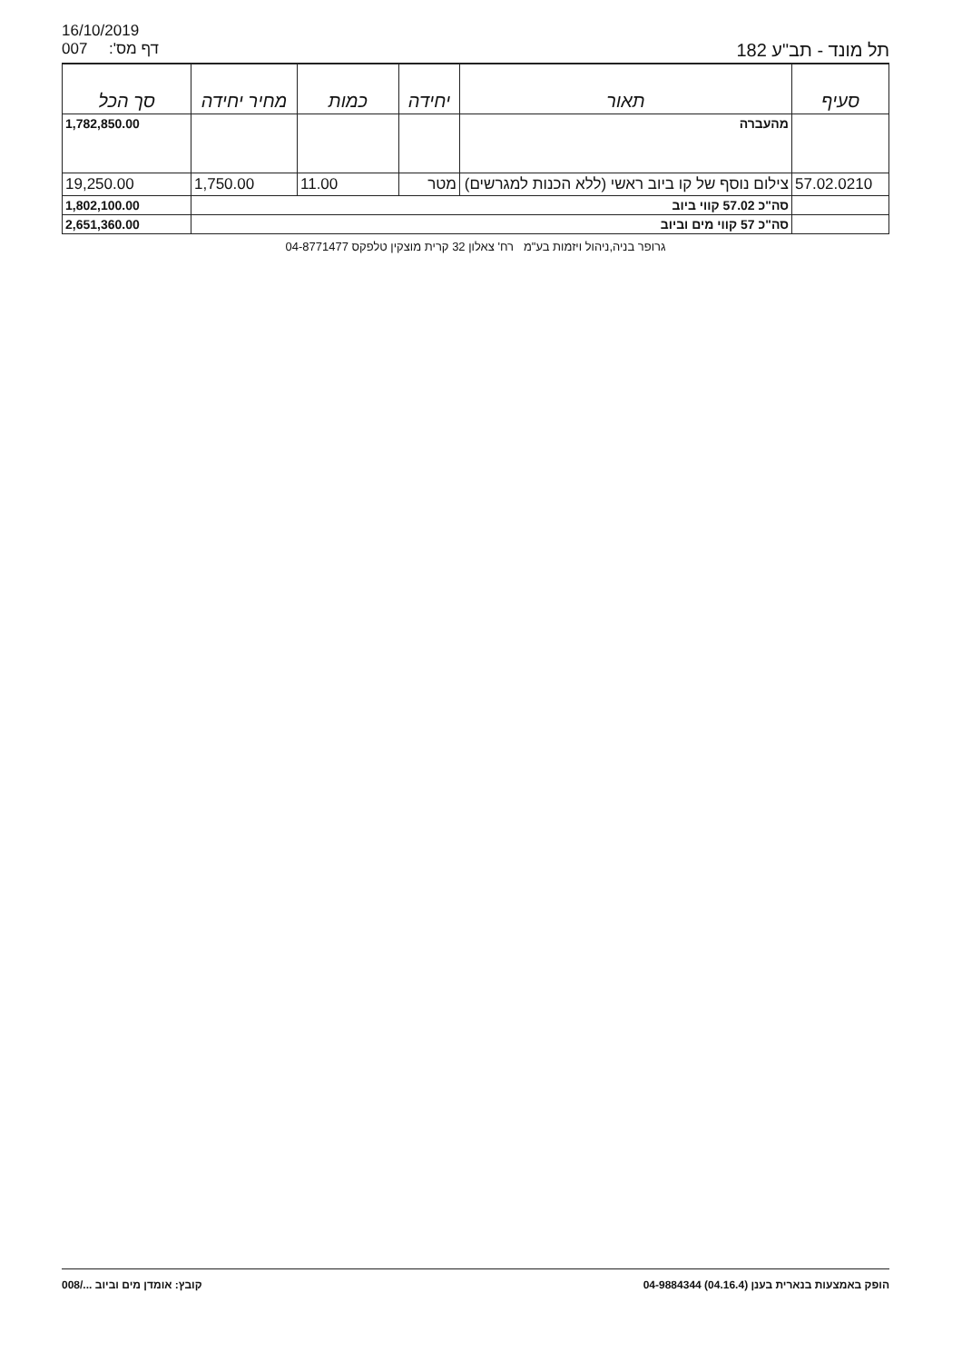16/10/2019
007 דף מס': תל מונד - תב"ע 182
| סעיף | תאור | יחידה | כמות | מחיר יחידה | סך הכל |
| --- | --- | --- | --- | --- | --- |
| | מהעברה | | | | 1,782,850.00 |
| 57.02.0210 | צילום נוסף של קו ביוב ראשי (ללא הכנות למגרשים) | מטר | 11.00 | 1,750.00 | 19,250.00 |
| | סה"כ 57.02 קווי ביוב | | | | 1,802,100.00 |
| | סה"כ 57 קווי מים וביוב | | | | 2,651,360.00 |
גרופר בניה,ניהול ויזמות בע"מ רח' צאלון 32 קרית מוצקין טלפקס 04-8771477
הופק באמצעות בנארית בענן (04.16.4) 04-9884344 קובץ: אומדן מים וביוב .../008